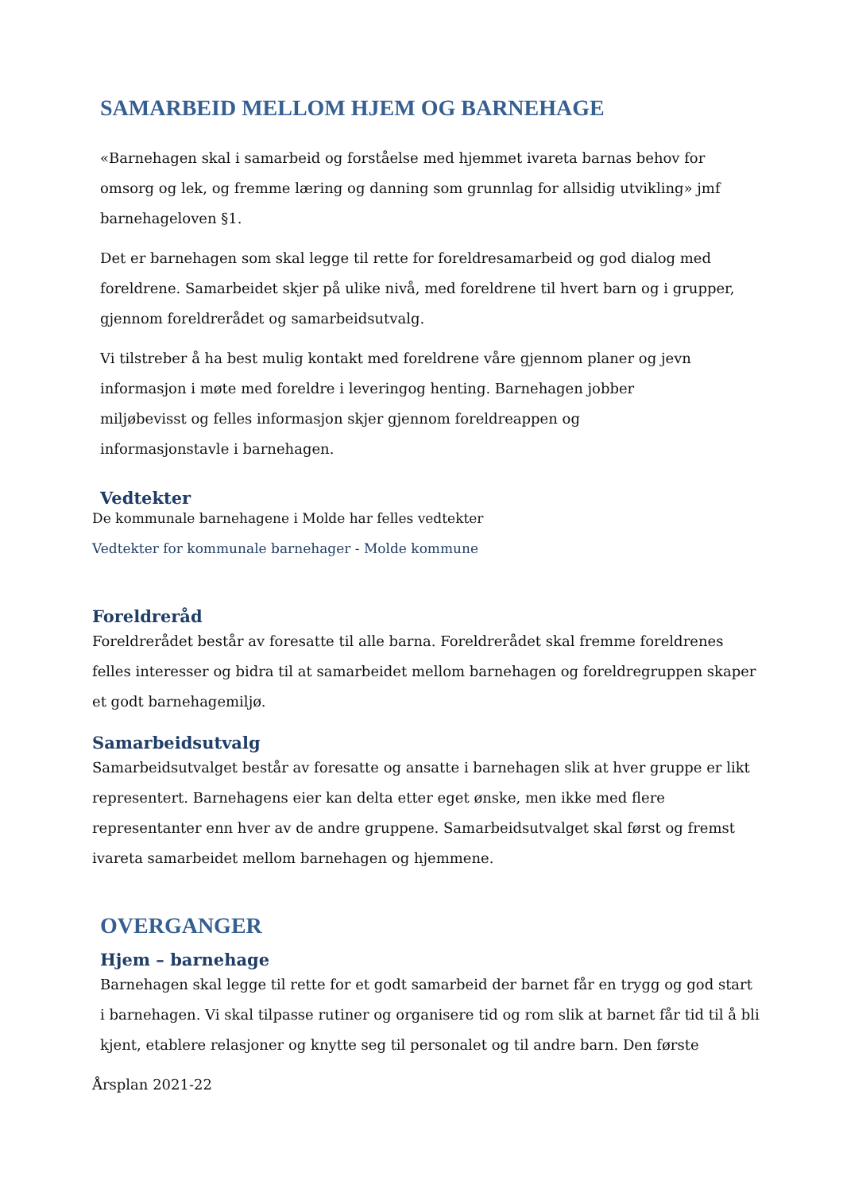SAMARBEID MELLOM HJEM OG BARNEHAGE
«Barnehagen skal i samarbeid og forståelse med hjemmet ivareta barnas behov for omsorg og lek, og fremme læring og danning som grunnlag for allsidig utvikling» jmf barnehageloven §1.
Det er barnehagen som skal legge til rette for foreldresamarbeid og god dialog med foreldrene. Samarbeidet skjer på ulike nivå, med foreldrene til hvert barn og i grupper, gjennom foreldrerådet og samarbeidsutvalg.
Vi tilstreber å ha best mulig kontakt med foreldrene våre gjennom planer og jevn informasjon i møte med foreldre i leveringog henting. Barnehagen jobber
miljøbevisst og felles informasjon skjer gjennom foreldreappen og
informasjonstavle i barnehagen.
Vedtekter
De kommunale barnehagene i Molde har felles vedtekter
Vedtekter for kommunale barnehager - Molde kommune
Foreldreråd
Foreldrerådet består av foresatte til alle barna. Foreldrerådet skal fremme foreldrenes felles interesser og bidra til at samarbeidet mellom barnehagen og foreldregruppen skaper et godt barnehagemiljø.
Samarbeidsutvalg
Samarbeidsutvalget består av foresatte og ansatte i barnehagen slik at hver gruppe er likt representert. Barnehagens eier kan delta etter eget ønske, men ikke med flere representanter enn hver av de andre gruppene. Samarbeidsutvalget skal først og fremst ivareta samarbeidet mellom barnehagen og hjemmene.
OVERGANGER
Hjem – barnehage
Barnehagen skal legge til rette for et godt samarbeid der barnet får en trygg og god start i barnehagen. Vi skal tilpasse rutiner og organisere tid og rom slik at barnet får tid til å bli kjent, etablere relasjoner og knytte seg til personalet og til andre barn. Den første
Årsplan 2021-22